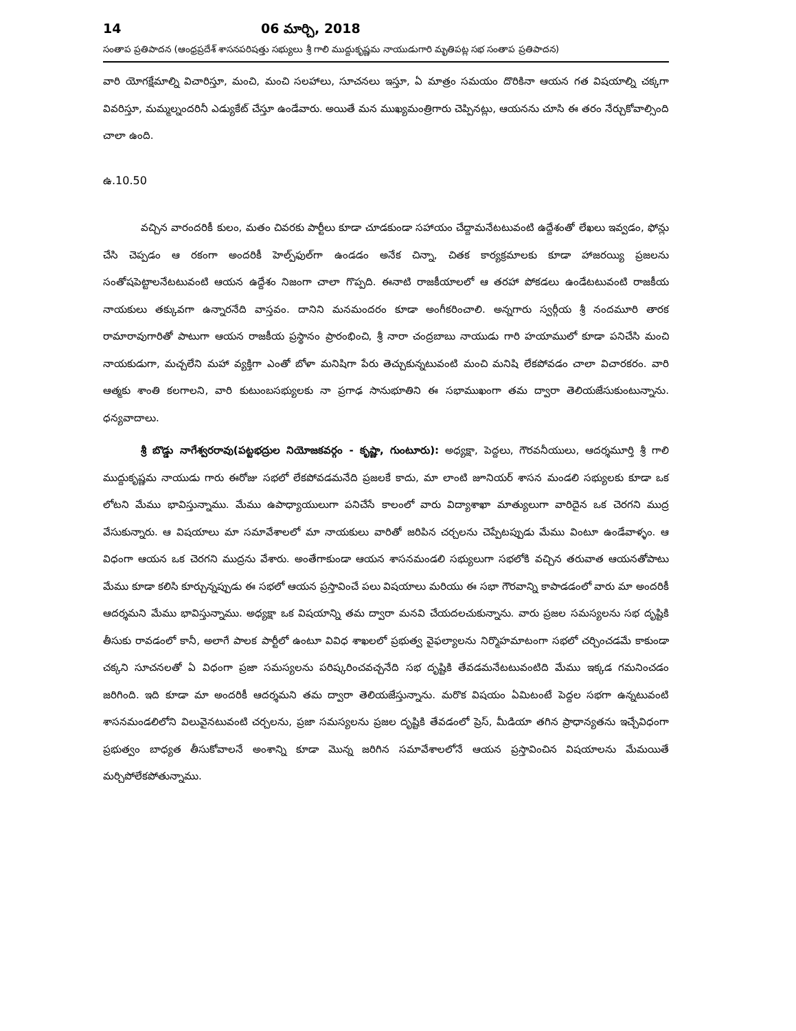14 06 మార్చి, 2018
సంతాప ప్రతిపాదన (ఆంధ్రప్రదేశ్ శాసనపరిషత్తు సభ్యులు శ్రీ గాలి ముద్దుకృష్ణమ నాయుడుగారి మృతిపట్ల సభ సంతాప ప్రతిపాదన)
వారి యోగక్షేమాల్ని విచారిస్తూ, మంచి, మంచి సలహాలు, సూచనలు ఇస్తూ, ఏ మాత్రం సమయం దొరికినా ఆయన గత విషయాల్ని చక్కగా వివరిస్తూ, మమ్మల్నందరినీ ఎడ్యుకేట్ చేస్తూ ఉండేవారు. అయితే మన ముఖ్యమంత్రిగారు చెప్పినట్లు, ఆయనను చూసి ఈ తరం నేర్చుకోవాల్సింది చాలా ఉంది.
ఉ.10.50
వచ్చిన వారందరికీ కులం, మతం చివరకు పార్టీలు కూడా చూడకుండా సహాయం చేద్దామనేటటువంటి ఉద్దేశంతో లేఖలు ఇవ్వడం, ఫోన్లు చేసి చెప్పడం ఆ రకంగా అందరికీ హెల్ప్‌ఫుల్‌గా ఉండడం అనేక చిన్నా, చితక కార్యక్రమాలకు కూడా హాజరయ్యి ప్రజలను సంతోషపెట్టాలనేటటువంటి ఆయన ఉద్దేశం నిజంగా చాలా గొప్పది. ఈనాటి రాజకీయాలలో ఆ తరహా పోకడలు ఉండేటటువంటి రాజకీయ నాయకులు తక్కువగా ఉన్నారనేది వాస్తవం. దానిని మనమందరం కూడా అంగీకరించాలి. అన్నగారు స్వర్గీయ శ్రీ నందమూరి తారక రామారావుగారితో పాటుగా ఆయన రాజకీయ ప్రస్థానం ప్రారంభించి, శ్రీ నారా చంద్రబాబు నాయుడు గారి హయాములో కూడా పనిచేసి మంచి నాయకుడుగా, మచ్చలేని మహా వ్యక్తిగా ఎంతో బోళా మనిషిగా పేరు తెచ్చుకున్నటువంటి మంచి మనిషి లేకపోవడం చాలా విచారకరం. వారి ఆత్మకు శాంతి కలగాలని, వారి కుటుంబసభ్యులకు నా ప్రగాఢ సానుభూతిని ఈ సభాముఖంగా తమ ద్వారా తెలియజేసుకుంటున్నాను. ధన్యవాదాలు.
శ్రీ బొడ్డు నాగేశ్వరరావు(పట్టభద్రుల నియోజకవర్గం - కృష్ణా, గుంటూరు): అధ్యక్షా, పెద్దలు, గౌరవనీయులు, ఆదర్శమూర్తి శ్రీ గాలి ముద్దుకృష్ణమ నాయుడు గారు ఈరోజు సభలో లేకపోవడమనేది ప్రజలకే కాదు, మా లాంటి జూనియర్ శాసన మండలి సభ్యులకు కూడా ఒక లోటని మేము భావిస్తున్నాము. మేము ఉపాధ్యాయులుగా పనిచేసే కాలంలో వారు విద్యాశాఖా మాత్యులుగా వారిదైన ఒక చెరగని ముద్ర వేసుకున్నారు. ఆ విషయాలు మా సమావేశాలలో మా నాయకులు వారితో జరిపిన చర్చలను చెప్పేటప్పుడు మేము వింటూ ఉండేవాళ్ళం. ఆ విధంగా ఆయన ఒక చెరగని ముద్రను వేశారు. అంతేగాకుండా ఆయన శాసనమండలి సభ్యులుగా సభలోకి వచ్చిన తరువాత ఆయనతోపాటు మేము కూడా కలిసి కూర్చున్నప్పుడు ఈ సభలో ఆయన ప్రస్తావించే పలు విషయాలు మరియు ఈ సభా గౌరవాన్ని కాపాడడంలో వారు మా అందరికీ ఆదర్శమని మేము భావిస్తున్నాము. అధ్యక్షా ఒక విషయాన్ని తమ ద్వారా మనవి చేయదలచుకున్నాను. వారు ప్రజల సమస్యలను సభ దృష్టికి తీసుకు రావడంలో కానీ, అలాగే పాలక పార్టీలో ఉంటూ వివిధ శాఖలలో ప్రభుత్వ వైఫల్యాలను నిర్మొహమాటంగా సభలో చర్చించడమే కాకుండా చక్కని సూచనలతో ఏ విధంగా ప్రజా సమస్యలను పరిష్కరించవచ్చనేది సభ దృష్టికి తేవడమనేటటువంటిది మేము ఇక్కడ గమనించడం జరిగింది. ఇది కూడా మా అందరికీ ఆదర్శమని తమ ద్వారా తెలియజేస్తున్నాను. మరొక విషయం ఏమిటంటే పెద్దల సభగా ఉన్నటువంటి శాసనమండలిలోని విలువైనటువంటి చర్చలను, ప్రజా సమస్యలను ప్రజల దృష్టికి తేవడంలో ప్రెస్, మీడియా తగిన ప్రాధాన్యతను ఇచ్చేవిధంగా ప్రభుత్వం బాధ్యత తీసుకోవాలనే అంశాన్ని కూడా మొన్న జరిగిన సమావేశాలలోనే ఆయన ప్రస్తావించిన విషయాలను మేమయితే మర్చిపోలేకపోతున్నాము.